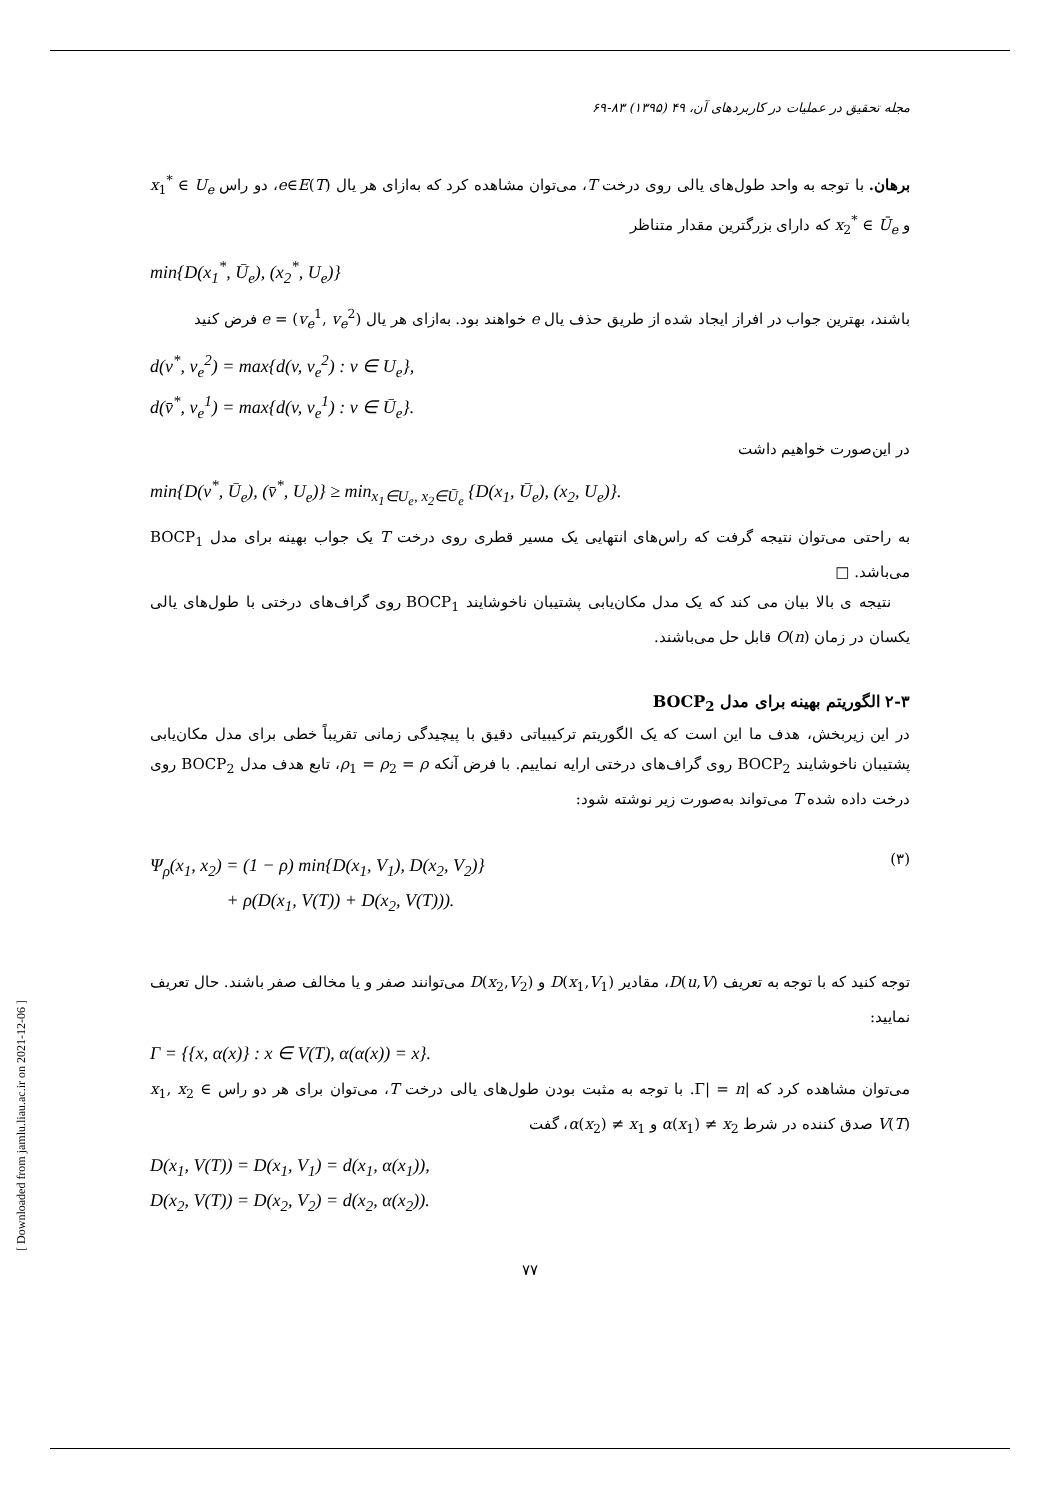مجله تحقیق در عملیات در کاربردهای آن، ۴۹ (۱۳۹۵) ۸۳-۶۹
برهان. با توجه به واحد طول‌های یالی روی درخت T، می‌توان مشاهده کرد که به‌ازای هر یال e∈E(T)، دو راس x<sub>1</sub><sup>*</sup> ∈ U<sub>e</sub> و x<sub>2</sub><sup>*</sup> ∈ Ū<sub>e</sub> که دارای بزرگترین مقدار متناظر
min{D(x<sub>1</sub><sup>*</sup>, Ū<sub>e</sub>), (x<sub>2</sub><sup>*</sup>, U<sub>e</sub>)}
باشند، بهترین جواب در افراز ایجاد شده از طریق حذف یال e خواهند بود. به‌ازای هر یال e = (v<sub>e</sub><sup>1</sup>, v<sub>e</sub><sup>2</sup>) فرض کنید
d(v<sup>*</sup>, v<sub>e</sub><sup>2</sup>) = max{d(v, v<sub>e</sub><sup>2</sup>) : v ∈ U<sub>e</sub>},
d(v̄<sup>*</sup>, v<sub>e</sub><sup>1</sup>) = max{d(v, v<sub>e</sub><sup>1</sup>) : v ∈ Ū<sub>e</sub>}.
در این‌صورت خواهیم داشت
min{D(v<sup>*</sup>, Ū<sub>e</sub>), (v̄<sup>*</sup>, U<sub>e</sub>)} ≥ min<sub>x<sub>1</sub>∈U<sub>e</sub>, x<sub>2</sub>∈Ū<sub>e</sub></sub> {D(x<sub>1</sub>, Ū<sub>e</sub>), (x<sub>2</sub>, U<sub>e</sub>)}.
به راحتی می‌توان نتیجه گرفت که راس‌های انتهایی یک مسیر قطری روی درخت T یک جواب بهینه برای مدل BOCP<sub>1</sub> می‌باشد. □
نتیجه ی بالا بیان می کند که یک مدل مکان‌یابی پشتیبان ناخوشایند BOCP<sub>1</sub> روی گراف‌های درختی با طول‌های یالی یکسان در زمان O(n) قابل حل می‌باشند.
۲-۳ الگوریتم بهینه برای مدل BOCP<sub>2</sub>
در این زیربخش، هدف ما این است که یک الگوریتم ترکیبیاتی دقیق با پیچیدگی زمانی تقریباً خطی برای مدل مکان‌یابی پشتیبان ناخوشایند BOCP<sub>2</sub> روی گراف‌های درختی ارایه نماییم. با فرض آنکه ρ<sub>1</sub> = ρ<sub>2</sub> = ρ، تابع هدف مدل BOCP<sub>2</sub> روی درخت داده شده T می‌تواند به‌صورت زیر نوشته شود:
Ψ<sub>ρ</sub>(x<sub>1</sub>, x<sub>2</sub>) = (1 − ρ) min{D(x<sub>1</sub>, V<sub>1</sub>), D(x<sub>2</sub>, V<sub>2</sub>)}
+ ρ(D(x<sub>1</sub>, V(T)) + D(x<sub>2</sub>, V(T))).
(۳)
توجه کنید که با توجه به تعریف D(u,V)، مقادیر D(x<sub>1</sub>,V<sub>1</sub>) و D(x<sub>2</sub>,V<sub>2</sub>) می‌توانند صفر و یا مخالف صفر باشند. حال تعریف نمایید:
Γ = {{x, α(x)} : x ∈ V(T), α(α(x)) = x}.
می‌توان مشاهده کرد که |Γ| = n. با توجه به مثبت بودن طول‌های یالی درخت T، می‌توان برای هر دو راس x<sub>1</sub>, x<sub>2</sub> ∈ V(T) صدق کننده در شرط α(x<sub>1</sub>) ≠ x<sub>2</sub> و α(x<sub>2</sub>) ≠ x<sub>1</sub>، گفت
D(x<sub>1</sub>, V(T)) = D(x<sub>1</sub>, V<sub>1</sub>) = d(x<sub>1</sub>, α(x<sub>1</sub>)),
D(x<sub>2</sub>, V(T)) = D(x<sub>2</sub>, V<sub>2</sub>) = d(x<sub>2</sub>, α(x<sub>2</sub>)).
۷۷
[ Downloaded from jamlu.liau.ac.ir on 2021-12-06 ]